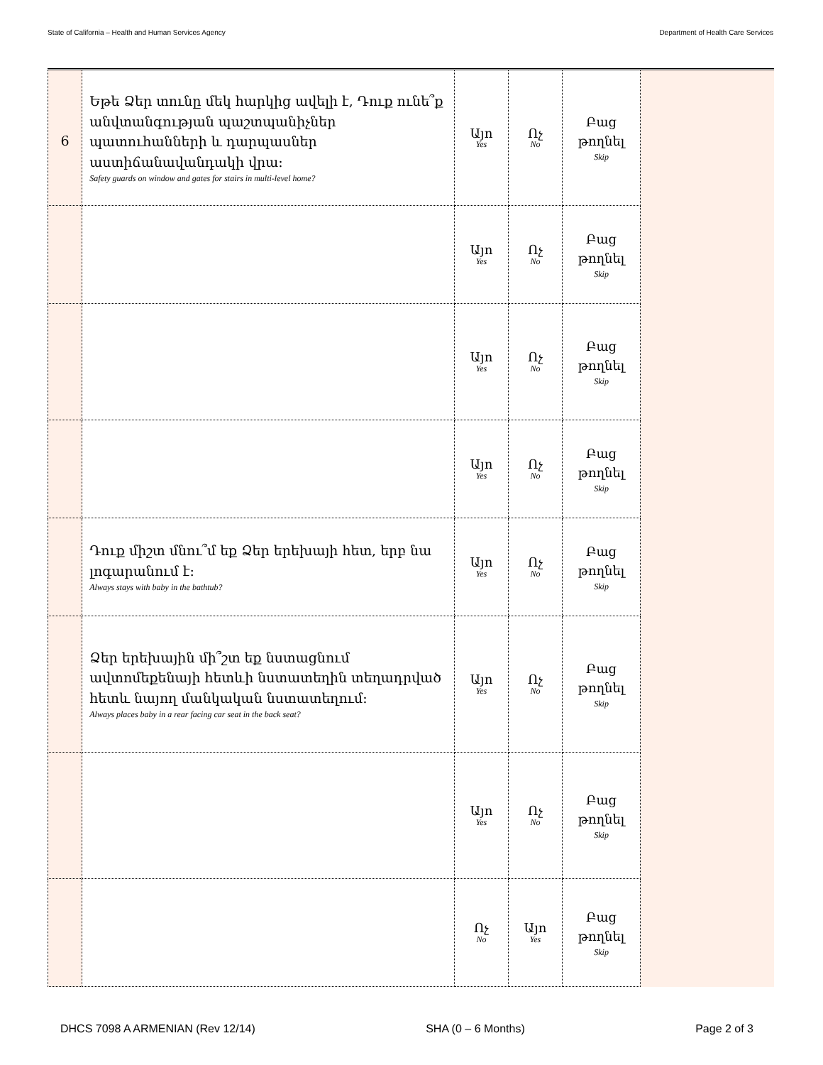State of California – Health and Human Services Agency Department of Health Care Services
| 6 | Եթե Ձեր տունը մեկ հարկից ավելի է, Դուք ունե՞ք անվտանգության պաշտպանիչներ պատուհանների և դարպասներ աստիճանավանդակի վրա: Safety guards on window and gates for stairs in multi-level home? | Այո Yes | Ոչ No | Բաց թողնել Skip | |
| | | Այո Yes | Ոչ No | Բաց թողնել Skip | |
| | | Այո Yes | Ոչ No | Բաց թողնել Skip | |
| | | Այո Yes | Ոչ No | Բաց թողնել Skip | |
| | Դուք միշտ մնու՞մ եք Ձեր երեխայի հետ, երբ նա լոգարանում է: Always stays with baby in the bathtub? | Այո Yes | Ոչ No | Բաց թողնել Skip | |
| | Ձեր երեխային մի՞շտ եք նստացնում ավտոմեքենայի հետևի նստատեղին տեղադրված հետև նայող մանկական նստատեղում: Always places baby in a rear facing car seat in the back seat? | Այո Yes | Ոչ No | Բաց թողնել Skip | |
| | | Այո Yes | Ոչ No | Բաց թողնել Skip | |
| | | Ոչ No | Այո Yes | Բաց թողնել Skip | |
DHCS 7098 A ARMENIAN (Rev 12/14) SHA (0 – 6 Months) Page 2 of 3